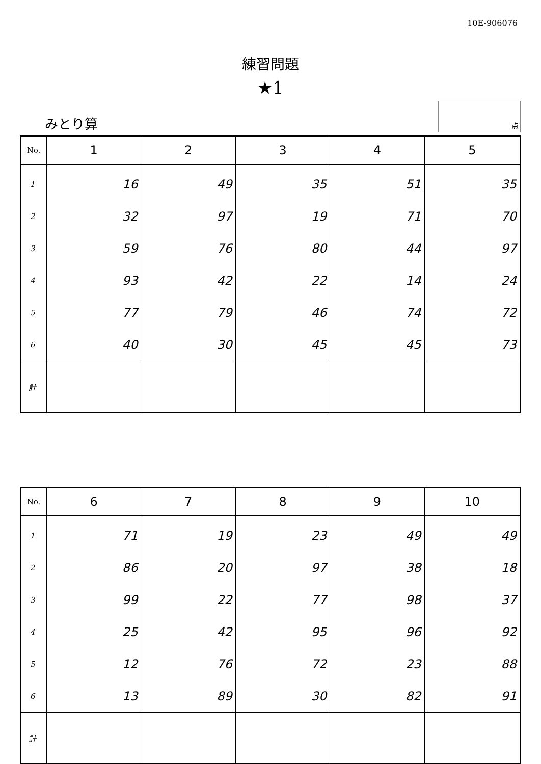10E-906076
練習問題
★1
みとり算
点
| No. | 1 | 2 | 3 | 4 | 5 |
| --- | --- | --- | --- | --- | --- |
| 1 | 16 | 49 | 35 | 51 | 35 |
| 2 | 32 | 97 | 19 | 71 | 70 |
| 3 | 59 | 76 | 80 | 44 | 97 |
| 4 | 93 | 42 | 22 | 14 | 24 |
| 5 | 77 | 79 | 46 | 74 | 72 |
| 6 | 40 | 30 | 45 | 45 | 73 |
| 計 | | | | | |
| No. | 6 | 7 | 8 | 9 | 10 |
| --- | --- | --- | --- | --- | --- |
| 1 | 71 | 19 | 23 | 49 | 49 |
| 2 | 86 | 20 | 97 | 38 | 18 |
| 3 | 99 | 22 | 77 | 98 | 37 |
| 4 | 25 | 42 | 95 | 96 | 92 |
| 5 | 12 | 76 | 72 | 23 | 88 |
| 6 | 13 | 89 | 30 | 82 | 91 |
| 計 | | | | | |